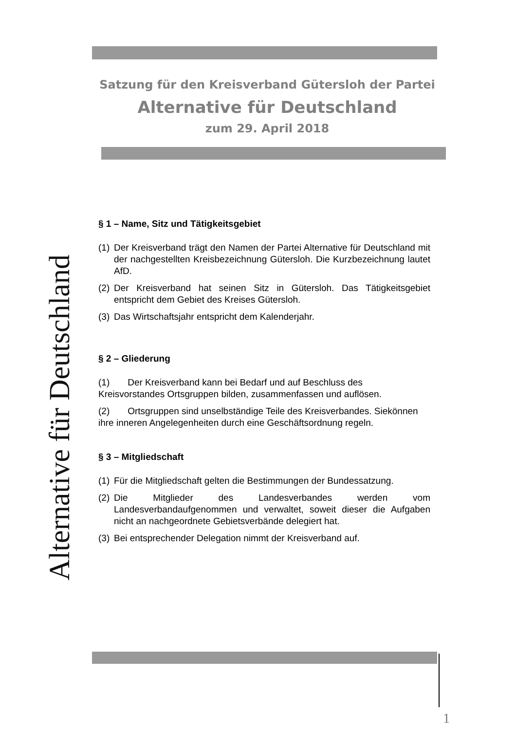Satzung für den Kreisverband Gütersloh der Partei
Alternative für Deutschland
zum 29. April 2018
Alternative für Deutschland
§ 1 – Name, Sitz und Tätigkeitsgebiet
(1) Der Kreisverband trägt den Namen der Partei Alternative für Deutschland mit der nachgestellten Kreisbezeichnung Gütersloh. Die Kurzbezeichnung lautet AfD.
(2) Der Kreisverband hat seinen Sitz in Gütersloh. Das Tätigkeitsgebiet entspricht dem Gebiet des Kreises Gütersloh.
(3) Das Wirtschaftsjahr entspricht dem Kalenderjahr.
§ 2 – Gliederung
(1) Der Kreisverband kann bei Bedarf und auf Beschluss des Kreisvorstandes Ortsgruppen bilden, zusammenfassen und auflösen.
(2) Ortsgruppen sind unselbständige Teile des Kreisverbandes. Siekönnen ihre inneren Angelegenheiten durch eine Geschäftsordnung regeln.
§ 3 – Mitgliedschaft
(1) Für die Mitgliedschaft gelten die Bestimmungen der Bundessatzung.
(2) Die Mitglieder des Landesverbandes werden vom Landesverbandaufgenommen und verwaltet, soweit dieser die Aufgaben nicht an nachgeordnete Gebietsverbände delegiert hat.
(3) Bei entsprechender Delegation nimmt der Kreisverband auf.
1